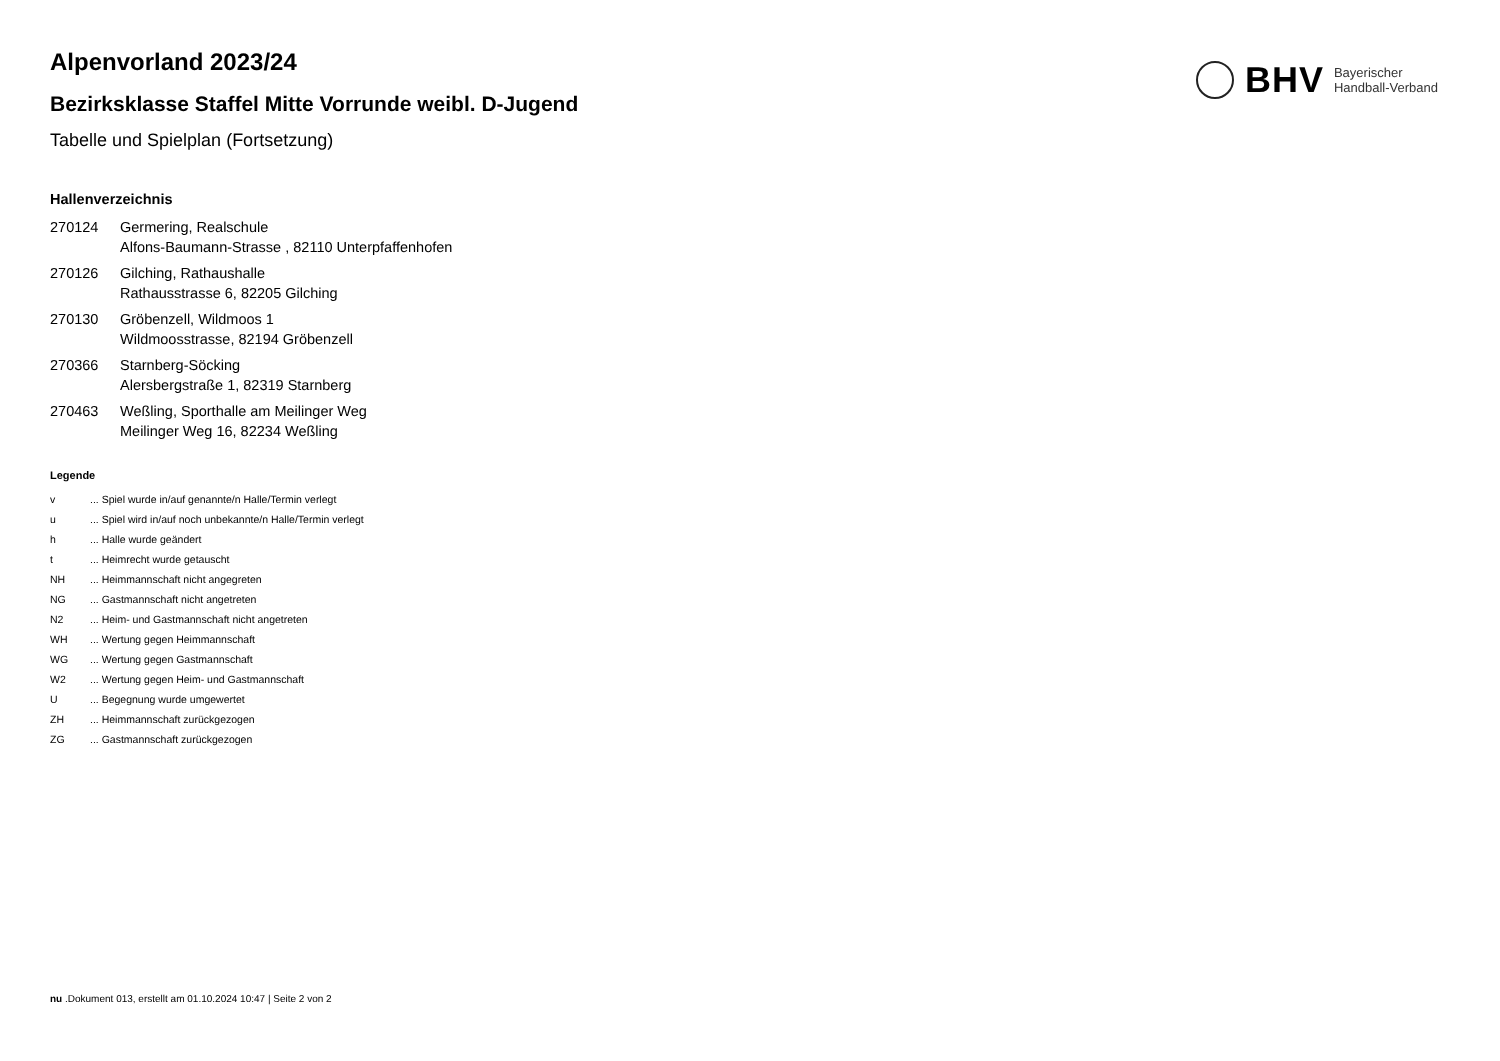BHV Bayerischer
Handball-Verband
Alpenvorland 2023/24
Bezirksklasse Staffel Mitte Vorrunde weibl. D-Jugend
Tabelle und Spielplan (Fortsetzung)
Hallenverzeichnis
| 270124 | Germering, Realschule Alfons-Baumann-Strasse , 82110 Unterpfaffenhofen |
| 270126 | Gilching, Rathaushalle Rathausstrasse 6, 82205 Gilching |
| 270130 | Gröbenzell, Wildmoos 1 Wildmoosstrasse, 82194 Gröbenzell |
| 270366 | Starnberg-Söcking Alersbergstraße 1, 82319 Starnberg |
| 270463 | Weßling, Sporthalle am Meilinger Weg Meilinger Weg 16, 82234 Weßling |
Legende
| v | ... Spiel wurde in/auf genannte/n Halle/Termin verlegt |
| u | ... Spiel wird in/auf noch unbekannte/n Halle/Termin verlegt |
| h | ... Halle wurde geändert |
| t | ... Heimrecht wurde getauscht |
| NH | ... Heimmannschaft nicht angegreten |
| NG | ... Gastmannschaft nicht angetreten |
| N2 | ... Heim- und Gastmannschaft nicht angetreten |
| WH | ... Wertung gegen Heimmannschaft |
| WG | ... Wertung gegen Gastmannschaft |
| W2 | ... Wertung gegen Heim- und Gastmannschaft |
| U | ... Begegnung wurde umgewertet |
| ZH | ... Heimmannschaft zurückgezogen |
| ZG | ... Gastmannschaft zurückgezogen |
nu .Dokument 013, erstellt am 01.10.2024 10:47 | Seite 2 von 2